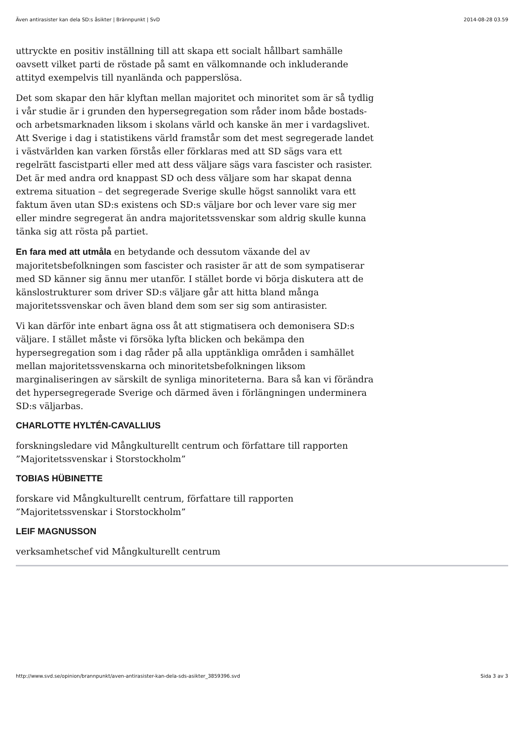Även antirasister kan dela SD:s åsikter | Brännpunkt | SvD 2014-08-28 03.59
uttryckte en positiv inställning till att skapa ett socialt hållbart samhälle oavsett vilket parti de röstade på samt en välkomnande och inkluderande attityd exempelvis till nyanlända och papperslösa.
Det som skapar den här klyftan mellan majoritet och minoritet som är så tydlig i vår studie är i grunden den hypersegregation som råder inom både bostads- och arbetsmarknaden liksom i skolans värld och kanske än mer i vardagslivet. Att Sverige i dag i statistikens värld framstår som det mest segregerade landet i västvärlden kan varken förstås eller förklaras med att SD sägs vara ett regelrätt fascistparti eller med att dess väljare sägs vara fascister och rasister. Det är med andra ord knappast SD och dess väljare som har skapat denna extrema situation – det segregerade Sverige skulle högst sannolikt vara ett faktum även utan SD:s existens och SD:s väljare bor och lever vare sig mer eller mindre segregerat än andra majoritetssvenskar som aldrig skulle kunna tänka sig att rösta på partiet.
En fara med att utmåla en betydande och dessutom växande del av majoritetsbefolkningen som fascister och rasister är att de som sympatiserar med SD känner sig ännu mer utanför. I stället borde vi börja diskutera att de känslostrukturer som driver SD:s väljare går att hitta bland många majoritetssvenskar och även bland dem som ser sig som antirasister.
Vi kan därför inte enbart ägna oss åt att stigmatisera och demonisera SD:s väljare. I stället måste vi försöka lyfta blicken och bekämpa den hypersegregation som i dag råder på alla upptänkliga områden i samhället mellan majoritetssvenskarna och minoritetsbefolkningen liksom marginaliseringen av särskilt de synliga minoriteterna. Bara så kan vi förändra det hypersegregerade Sverige och därmed även i förlängningen underminera SD:s väljarbas.
CHARLOTTE HYLTÉN-CAVALLIUS
forskningsledare vid Mångkulturellt centrum och författare till rapporten ”Majoritetssvenskar i Storstockholm”
TOBIAS HÜBINETTE
forskare vid Mångkulturellt centrum, författare till rapporten ”Majoritetssvenskar i Storstockholm”
LEIF MAGNUSSON
verksamhetschef vid Mångkulturellt centrum
http://www.svd.se/opinion/brannpunkt/aven-antirasister-kan-dela-sds-asikter_3859396.svd Sida 3 av 3